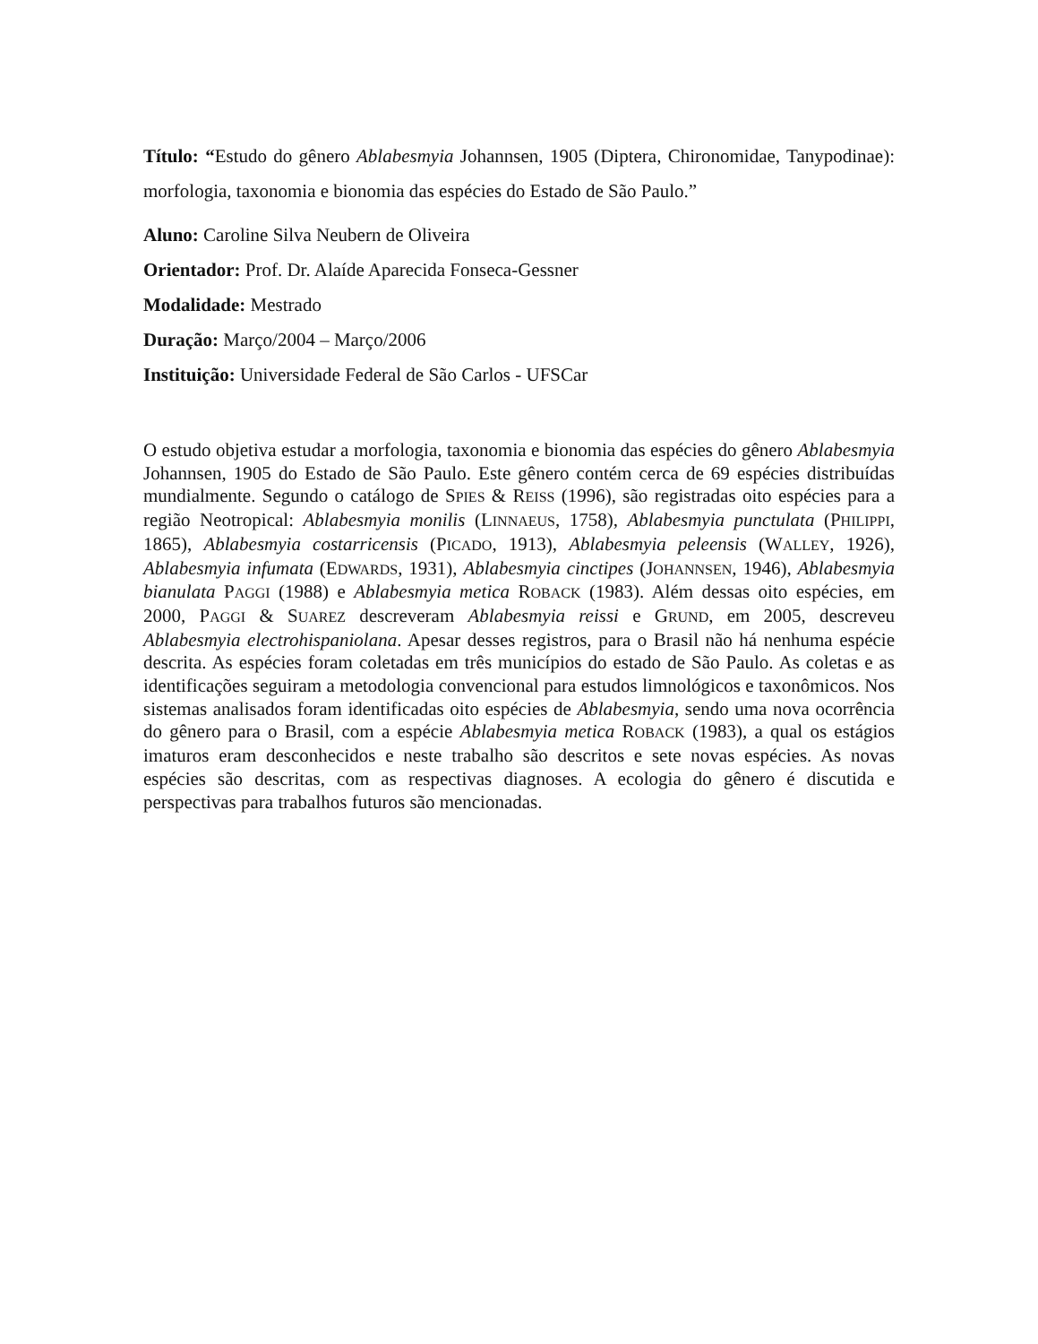Título: “Estudo do gênero Ablabesmyia Johannsen, 1905 (Diptera, Chironomidae, Tanypodinae): morfologia, taxonomia e bionomia das espécies do Estado de São Paulo.”
Aluno: Caroline Silva Neubern de Oliveira
Orientador: Prof. Dr. Alaíde Aparecida Fonseca-Gessner
Modalidade: Mestrado
Duração: Março/2004 – Março/2006
Instituição: Universidade Federal de São Carlos - UFSCar
O estudo objetiva estudar a morfologia, taxonomia e bionomia das espécies do gênero Ablabesmyia Johannsen, 1905 do Estado de São Paulo. Este gênero contém cerca de 69 espécies distribuídas mundialmente. Segundo o catálogo de SPIES & REISS (1996), são registradas oito espécies para a região Neotropical: Ablabesmyia monilis (LINNAEUS, 1758), Ablabesmyia punctulata (PHILIPPI, 1865), Ablabesmyia costarricensis (PICADO, 1913), Ablabesmyia peleensis (WALLEY, 1926), Ablabesmyia infumata (EDWARDS, 1931), Ablabesmyia cinctipes (JOHANNSEN, 1946), Ablabesmyia bianulata PAGGI (1988) e Ablabesmyia metica ROBACK (1983). Além dessas oito espécies, em 2000, PAGGI & SUAREZ descreveram Ablabesmyia reissi e GRUND, em 2005, descreveu Ablabesmyia electrohispaniolana. Apesar desses registros, para o Brasil não há nenhuma espécie descrita. As espécies foram coletadas em três municípios do estado de São Paulo. As coletas e as identificações seguiram a metodologia convencional para estudos limnológicos e taxonômicos. Nos sistemas analisados foram identificadas oito espécies de Ablabesmyia, sendo uma nova ocorrência do gênero para o Brasil, com a espécie Ablabesmyia metica ROBACK (1983), a qual os estágios imaturos eram desconhecidos e neste trabalho são descritos e sete novas espécies. As novas espécies são descritas, com as respectivas diagnoses. A ecologia do gênero é discutida e perspectivas para trabalhos futuros são mencionadas.